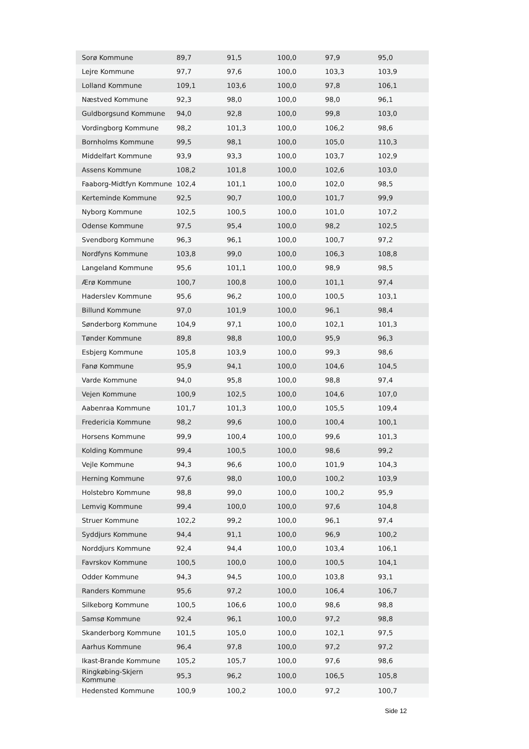| Sorø Kommune | 89,7 | 91,5 | 100,0 | 97,9 | 95,0 |
| Lejre Kommune | 97,7 | 97,6 | 100,0 | 103,3 | 103,9 |
| Lolland Kommune | 109,1 | 103,6 | 100,0 | 97,8 | 106,1 |
| Næstved Kommune | 92,3 | 98,0 | 100,0 | 98,0 | 96,1 |
| Guldborgsund Kommune | 94,0 | 92,8 | 100,0 | 99,8 | 103,0 |
| Vordingborg Kommune | 98,2 | 101,3 | 100,0 | 106,2 | 98,6 |
| Bornholms Kommune | 99,5 | 98,1 | 100,0 | 105,0 | 110,3 |
| Middelfart Kommune | 93,9 | 93,3 | 100,0 | 103,7 | 102,9 |
| Assens Kommune | 108,2 | 101,8 | 100,0 | 102,6 | 103,0 |
| Faaborg-Midtfyn Kommune | 102,4 | 101,1 | 100,0 | 102,0 | 98,5 |
| Kerteminde Kommune | 92,5 | 90,7 | 100,0 | 101,7 | 99,9 |
| Nyborg Kommune | 102,5 | 100,5 | 100,0 | 101,0 | 107,2 |
| Odense Kommune | 97,5 | 95,4 | 100,0 | 98,2 | 102,5 |
| Svendborg Kommune | 96,3 | 96,1 | 100,0 | 100,7 | 97,2 |
| Nordfyns Kommune | 103,8 | 99,0 | 100,0 | 106,3 | 108,8 |
| Langeland Kommune | 95,6 | 101,1 | 100,0 | 98,9 | 98,5 |
| Ærø Kommune | 100,7 | 100,8 | 100,0 | 101,1 | 97,4 |
| Haderslev Kommune | 95,6 | 96,2 | 100,0 | 100,5 | 103,1 |
| Billund Kommune | 97,0 | 101,9 | 100,0 | 96,1 | 98,4 |
| Sønderborg Kommune | 104,9 | 97,1 | 100,0 | 102,1 | 101,3 |
| Tønder Kommune | 89,8 | 98,8 | 100,0 | 95,9 | 96,3 |
| Esbjerg Kommune | 105,8 | 103,9 | 100,0 | 99,3 | 98,6 |
| Fanø Kommune | 95,9 | 94,1 | 100,0 | 104,6 | 104,5 |
| Varde Kommune | 94,0 | 95,8 | 100,0 | 98,8 | 97,4 |
| Vejen Kommune | 100,9 | 102,5 | 100,0 | 104,6 | 107,0 |
| Aabenraa Kommune | 101,7 | 101,3 | 100,0 | 105,5 | 109,4 |
| Fredericia Kommune | 98,2 | 99,6 | 100,0 | 100,4 | 100,1 |
| Horsens Kommune | 99,9 | 100,4 | 100,0 | 99,6 | 101,3 |
| Kolding Kommune | 99,4 | 100,5 | 100,0 | 98,6 | 99,2 |
| Vejle Kommune | 94,3 | 96,6 | 100,0 | 101,9 | 104,3 |
| Herning Kommune | 97,6 | 98,0 | 100,0 | 100,2 | 103,9 |
| Holstebro Kommune | 98,8 | 99,0 | 100,0 | 100,2 | 95,9 |
| Lemvig Kommune | 99,4 | 100,0 | 100,0 | 97,6 | 104,8 |
| Struer Kommune | 102,2 | 99,2 | 100,0 | 96,1 | 97,4 |
| Syddjurs Kommune | 94,4 | 91,1 | 100,0 | 96,9 | 100,2 |
| Norddjurs Kommune | 92,4 | 94,4 | 100,0 | 103,4 | 106,1 |
| Favrskov Kommune | 100,5 | 100,0 | 100,0 | 100,5 | 104,1 |
| Odder Kommune | 94,3 | 94,5 | 100,0 | 103,8 | 93,1 |
| Randers Kommune | 95,6 | 97,2 | 100,0 | 106,4 | 106,7 |
| Silkeborg Kommune | 100,5 | 106,6 | 100,0 | 98,6 | 98,8 |
| Samsø Kommune | 92,4 | 96,1 | 100,0 | 97,2 | 98,8 |
| Skanderborg Kommune | 101,5 | 105,0 | 100,0 | 102,1 | 97,5 |
| Aarhus Kommune | 96,4 | 97,8 | 100,0 | 97,2 | 97,2 |
| Ikast-Brande Kommune | 105,2 | 105,7 | 100,0 | 97,6 | 98,6 |
| Ringkøbing-Skjern Kommune | 95,3 | 96,2 | 100,0 | 106,5 | 105,8 |
| Hedensted Kommune | 100,9 | 100,2 | 100,0 | 97,2 | 100,7 |
Side 12